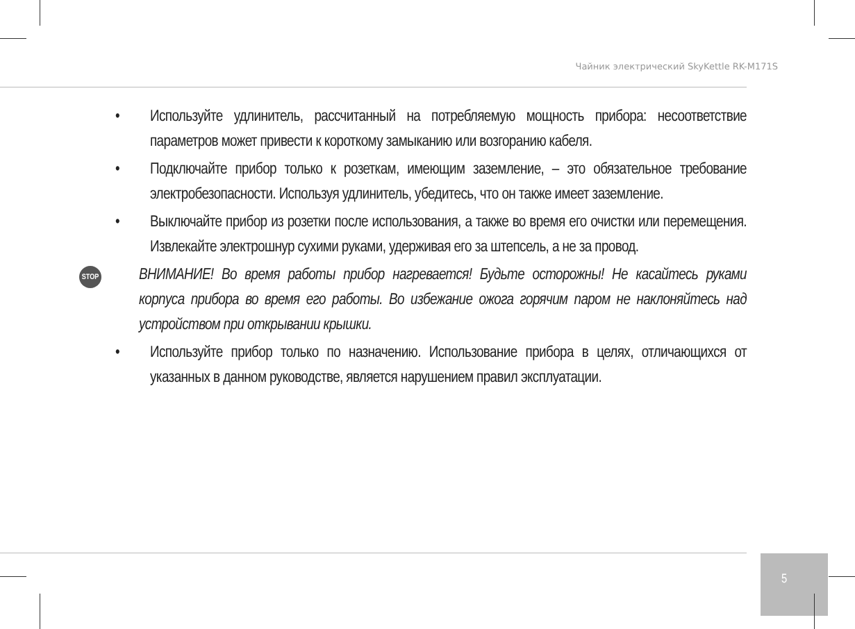Чайник электрический SkyKettle RK-M171S
• Используйте удлинитель, рассчитанный на потребляемую мощность прибора: несоответствие параметров может привести к короткому замыканию или возгоранию кабеля.
• Подключайте прибор только к розеткам, имеющим заземление, – это обязательное требование электробезопасности. Используя удлинитель, убедитесь, что он также имеет заземление.
• Выключайте прибор из розетки после использования, а также во время его очистки или перемещения. Извлекайте электрошнур сухими руками, удерживая его за штепсель, а не за провод.
STOP
ВНИМАНИЕ! Во время работы прибор нагревается! Будьте осторожны! Не касайтесь руками корпуса прибора во время его работы. Во избежание ожога горячим паром не наклоняйтесь над устройством при открывании крышки.
• Используйте прибор только по назначению. Использование прибора в целях, отличающихся от указанных в данном руководстве, является нарушением правил эксплуатации.
5